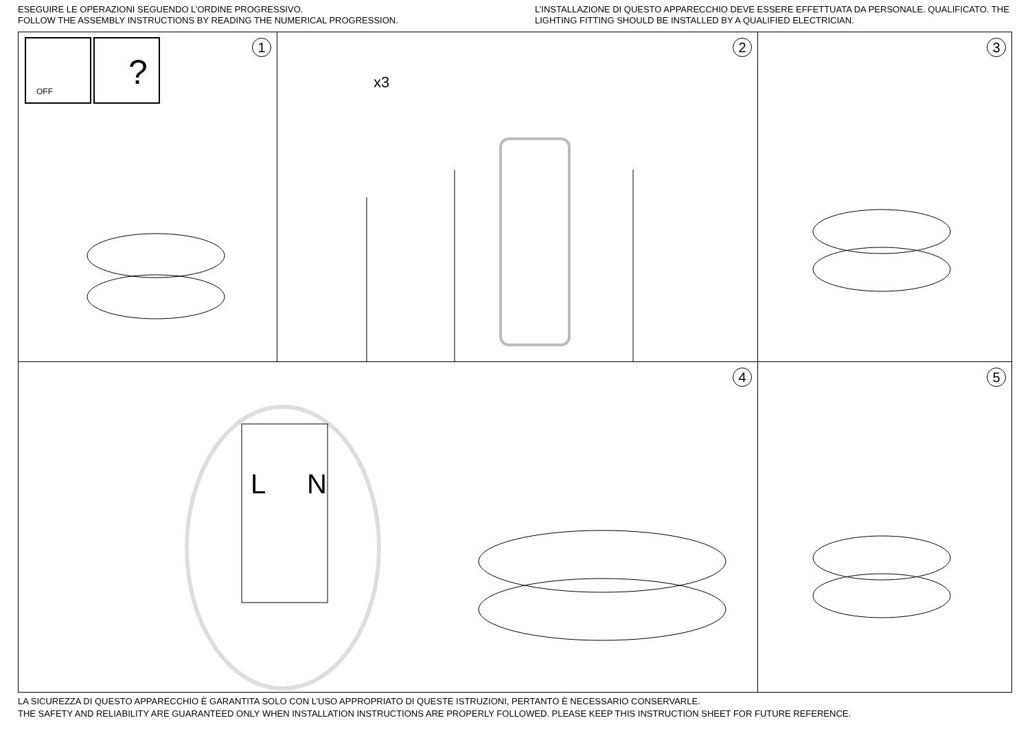ESEGUIRE LE OPERAZIONI SEGUENDO L’ORDINE PROGRESSIVO.
FOLLOW THE ASSEMBLY INSTRUCTIONS BY READING THE NUMERICAL PROGRESSION.
L’INSTALLAZIONE DI QUESTO APPARECCHIO DEVE ESSERE EFFETTUATA DA PERSONALE. QUALIFICATO. THE LIGHTING FITTING SHOULD BE INSTALLED BY A QUALIFIED ELECTRICIAN.
OFF
?
1
x3
2
3
L N
4
5
LA SICUREZZA DI QUESTO APPARECCHIO È GARANTITA SOLO CON L’USO APPROPRIATO DI QUESTE ISTRUZIONI, PERTANTO È NECESSARIO CONSERVARLE.
THE SAFETY AND RELIABILITY ARE GUARANTEED ONLY WHEN INSTALLATION INSTRUCTIONS ARE PROPERLY FOLLOWED. PLEASE KEEP THIS INSTRUCTION SHEET FOR FUTURE REFERENCE.